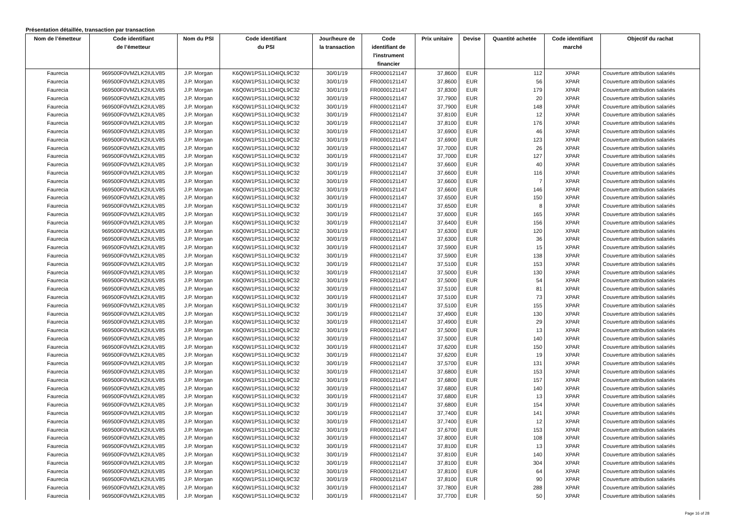Présentation détaillée, transaction par transaction
| Nom de l’émetteur | Code identifiant de l’émetteur | Nom du PSI | Code identifiant du PSI | Jour/heure de la transaction | Code identifiant de l'instrument financier | Prix unitaire | Devise | Quantité achetée | Code identifiant marché | Objectif du rachat |
| --- | --- | --- | --- | --- | --- | --- | --- | --- | --- | --- |
| Faurecia | 969500F0VMZLK2IULV85 | J.P. Morgan | K6Q0W1PS1L1O4IQL9C32 | 30/01/19 | FR0000121147 | 37,8600 | EUR | 112 | XPAR | Couverture attribution salariés |
| Faurecia | 969500F0VMZLK2IULV85 | J.P. Morgan | K6Q0W1PS1L1O4IQL9C32 | 30/01/19 | FR0000121147 | 37,8600 | EUR | 56 | XPAR | Couverture attribution salariés |
| Faurecia | 969500F0VMZLK2IULV85 | J.P. Morgan | K6Q0W1PS1L1O4IQL9C32 | 30/01/19 | FR0000121147 | 37,8300 | EUR | 179 | XPAR | Couverture attribution salariés |
| Faurecia | 969500F0VMZLK2IULV85 | J.P. Morgan | K6Q0W1PS1L1O4IQL9C32 | 30/01/19 | FR0000121147 | 37,7900 | EUR | 20 | XPAR | Couverture attribution salariés |
| Faurecia | 969500F0VMZLK2IULV85 | J.P. Morgan | K6Q0W1PS1L1O4IQL9C32 | 30/01/19 | FR0000121147 | 37,7900 | EUR | 148 | XPAR | Couverture attribution salariés |
| Faurecia | 969500F0VMZLK2IULV85 | J.P. Morgan | K6Q0W1PS1L1O4IQL9C32 | 30/01/19 | FR0000121147 | 37,8100 | EUR | 12 | XPAR | Couverture attribution salariés |
| Faurecia | 969500F0VMZLK2IULV85 | J.P. Morgan | K6Q0W1PS1L1O4IQL9C32 | 30/01/19 | FR0000121147 | 37,8100 | EUR | 176 | XPAR | Couverture attribution salariés |
| Faurecia | 969500F0VMZLK2IULV85 | J.P. Morgan | K6Q0W1PS1L1O4IQL9C32 | 30/01/19 | FR0000121147 | 37,6900 | EUR | 46 | XPAR | Couverture attribution salariés |
| Faurecia | 969500F0VMZLK2IULV85 | J.P. Morgan | K6Q0W1PS1L1O4IQL9C32 | 30/01/19 | FR0000121147 | 37,6900 | EUR | 123 | XPAR | Couverture attribution salariés |
| Faurecia | 969500F0VMZLK2IULV85 | J.P. Morgan | K6Q0W1PS1L1O4IQL9C32 | 30/01/19 | FR0000121147 | 37,7000 | EUR | 26 | XPAR | Couverture attribution salariés |
| Faurecia | 969500F0VMZLK2IULV85 | J.P. Morgan | K6Q0W1PS1L1O4IQL9C32 | 30/01/19 | FR0000121147 | 37,7000 | EUR | 127 | XPAR | Couverture attribution salariés |
| Faurecia | 969500F0VMZLK2IULV85 | J.P. Morgan | K6Q0W1PS1L1O4IQL9C32 | 30/01/19 | FR0000121147 | 37,6600 | EUR | 40 | XPAR | Couverture attribution salariés |
| Faurecia | 969500F0VMZLK2IULV85 | J.P. Morgan | K6Q0W1PS1L1O4IQL9C32 | 30/01/19 | FR0000121147 | 37,6600 | EUR | 116 | XPAR | Couverture attribution salariés |
| Faurecia | 969500F0VMZLK2IULV85 | J.P. Morgan | K6Q0W1PS1L1O4IQL9C32 | 30/01/19 | FR0000121147 | 37,6600 | EUR | 7 | XPAR | Couverture attribution salariés |
| Faurecia | 969500F0VMZLK2IULV85 | J.P. Morgan | K6Q0W1PS1L1O4IQL9C32 | 30/01/19 | FR0000121147 | 37,6600 | EUR | 146 | XPAR | Couverture attribution salariés |
| Faurecia | 969500F0VMZLK2IULV85 | J.P. Morgan | K6Q0W1PS1L1O4IQL9C32 | 30/01/19 | FR0000121147 | 37,6500 | EUR | 150 | XPAR | Couverture attribution salariés |
| Faurecia | 969500F0VMZLK2IULV85 | J.P. Morgan | K6Q0W1PS1L1O4IQL9C32 | 30/01/19 | FR0000121147 | 37,6500 | EUR | 8 | XPAR | Couverture attribution salariés |
| Faurecia | 969500F0VMZLK2IULV85 | J.P. Morgan | K6Q0W1PS1L1O4IQL9C32 | 30/01/19 | FR0000121147 | 37,6000 | EUR | 165 | XPAR | Couverture attribution salariés |
| Faurecia | 969500F0VMZLK2IULV85 | J.P. Morgan | K6Q0W1PS1L1O4IQL9C32 | 30/01/19 | FR0000121147 | 37,6400 | EUR | 156 | XPAR | Couverture attribution salariés |
| Faurecia | 969500F0VMZLK2IULV85 | J.P. Morgan | K6Q0W1PS1L1O4IQL9C32 | 30/01/19 | FR0000121147 | 37,6300 | EUR | 120 | XPAR | Couverture attribution salariés |
| Faurecia | 969500F0VMZLK2IULV85 | J.P. Morgan | K6Q0W1PS1L1O4IQL9C32 | 30/01/19 | FR0000121147 | 37,6300 | EUR | 36 | XPAR | Couverture attribution salariés |
| Faurecia | 969500F0VMZLK2IULV85 | J.P. Morgan | K6Q0W1PS1L1O4IQL9C32 | 30/01/19 | FR0000121147 | 37,5900 | EUR | 15 | XPAR | Couverture attribution salariés |
| Faurecia | 969500F0VMZLK2IULV85 | J.P. Morgan | K6Q0W1PS1L1O4IQL9C32 | 30/01/19 | FR0000121147 | 37,5900 | EUR | 138 | XPAR | Couverture attribution salariés |
| Faurecia | 969500F0VMZLK2IULV85 | J.P. Morgan | K6Q0W1PS1L1O4IQL9C32 | 30/01/19 | FR0000121147 | 37,5100 | EUR | 153 | XPAR | Couverture attribution salariés |
| Faurecia | 969500F0VMZLK2IULV85 | J.P. Morgan | K6Q0W1PS1L1O4IQL9C32 | 30/01/19 | FR0000121147 | 37,5000 | EUR | 130 | XPAR | Couverture attribution salariés |
| Faurecia | 969500F0VMZLK2IULV85 | J.P. Morgan | K6Q0W1PS1L1O4IQL9C32 | 30/01/19 | FR0000121147 | 37,5000 | EUR | 54 | XPAR | Couverture attribution salariés |
| Faurecia | 969500F0VMZLK2IULV85 | J.P. Morgan | K6Q0W1PS1L1O4IQL9C32 | 30/01/19 | FR0000121147 | 37,5100 | EUR | 81 | XPAR | Couverture attribution salariés |
| Faurecia | 969500F0VMZLK2IULV85 | J.P. Morgan | K6Q0W1PS1L1O4IQL9C32 | 30/01/19 | FR0000121147 | 37,5100 | EUR | 73 | XPAR | Couverture attribution salariés |
| Faurecia | 969500F0VMZLK2IULV85 | J.P. Morgan | K6Q0W1PS1L1O4IQL9C32 | 30/01/19 | FR0000121147 | 37,5100 | EUR | 155 | XPAR | Couverture attribution salariés |
| Faurecia | 969500F0VMZLK2IULV85 | J.P. Morgan | K6Q0W1PS1L1O4IQL9C32 | 30/01/19 | FR0000121147 | 37,4900 | EUR | 130 | XPAR | Couverture attribution salariés |
| Faurecia | 969500F0VMZLK2IULV85 | J.P. Morgan | K6Q0W1PS1L1O4IQL9C32 | 30/01/19 | FR0000121147 | 37,4900 | EUR | 29 | XPAR | Couverture attribution salariés |
| Faurecia | 969500F0VMZLK2IULV85 | J.P. Morgan | K6Q0W1PS1L1O4IQL9C32 | 30/01/19 | FR0000121147 | 37,5000 | EUR | 13 | XPAR | Couverture attribution salariés |
| Faurecia | 969500F0VMZLK2IULV85 | J.P. Morgan | K6Q0W1PS1L1O4IQL9C32 | 30/01/19 | FR0000121147 | 37,5000 | EUR | 140 | XPAR | Couverture attribution salariés |
| Faurecia | 969500F0VMZLK2IULV85 | J.P. Morgan | K6Q0W1PS1L1O4IQL9C32 | 30/01/19 | FR0000121147 | 37,6200 | EUR | 150 | XPAR | Couverture attribution salariés |
| Faurecia | 969500F0VMZLK2IULV85 | J.P. Morgan | K6Q0W1PS1L1O4IQL9C32 | 30/01/19 | FR0000121147 | 37,6200 | EUR | 19 | XPAR | Couverture attribution salariés |
| Faurecia | 969500F0VMZLK2IULV85 | J.P. Morgan | K6Q0W1PS1L1O4IQL9C32 | 30/01/19 | FR0000121147 | 37,5700 | EUR | 131 | XPAR | Couverture attribution salariés |
| Faurecia | 969500F0VMZLK2IULV85 | J.P. Morgan | K6Q0W1PS1L1O4IQL9C32 | 30/01/19 | FR0000121147 | 37,6800 | EUR | 153 | XPAR | Couverture attribution salariés |
| Faurecia | 969500F0VMZLK2IULV85 | J.P. Morgan | K6Q0W1PS1L1O4IQL9C32 | 30/01/19 | FR0000121147 | 37,6800 | EUR | 157 | XPAR | Couverture attribution salariés |
| Faurecia | 969500F0VMZLK2IULV85 | J.P. Morgan | K6Q0W1PS1L1O4IQL9C32 | 30/01/19 | FR0000121147 | 37,6800 | EUR | 140 | XPAR | Couverture attribution salariés |
| Faurecia | 969500F0VMZLK2IULV85 | J.P. Morgan | K6Q0W1PS1L1O4IQL9C32 | 30/01/19 | FR0000121147 | 37,6800 | EUR | 13 | XPAR | Couverture attribution salariés |
| Faurecia | 969500F0VMZLK2IULV85 | J.P. Morgan | K6Q0W1PS1L1O4IQL9C32 | 30/01/19 | FR0000121147 | 37,6800 | EUR | 154 | XPAR | Couverture attribution salariés |
| Faurecia | 969500F0VMZLK2IULV85 | J.P. Morgan | K6Q0W1PS1L1O4IQL9C32 | 30/01/19 | FR0000121147 | 37,7400 | EUR | 141 | XPAR | Couverture attribution salariés |
| Faurecia | 969500F0VMZLK2IULV85 | J.P. Morgan | K6Q0W1PS1L1O4IQL9C32 | 30/01/19 | FR0000121147 | 37,7400 | EUR | 12 | XPAR | Couverture attribution salariés |
| Faurecia | 969500F0VMZLK2IULV85 | J.P. Morgan | K6Q0W1PS1L1O4IQL9C32 | 30/01/19 | FR0000121147 | 37,6700 | EUR | 153 | XPAR | Couverture attribution salariés |
| Faurecia | 969500F0VMZLK2IULV85 | J.P. Morgan | K6Q0W1PS1L1O4IQL9C32 | 30/01/19 | FR0000121147 | 37,8000 | EUR | 108 | XPAR | Couverture attribution salariés |
| Faurecia | 969500F0VMZLK2IULV85 | J.P. Morgan | K6Q0W1PS1L1O4IQL9C32 | 30/01/19 | FR0000121147 | 37,8100 | EUR | 13 | XPAR | Couverture attribution salariés |
| Faurecia | 969500F0VMZLK2IULV85 | J.P. Morgan | K6Q0W1PS1L1O4IQL9C32 | 30/01/19 | FR0000121147 | 37,8100 | EUR | 140 | XPAR | Couverture attribution salariés |
| Faurecia | 969500F0VMZLK2IULV85 | J.P. Morgan | K6Q0W1PS1L1O4IQL9C32 | 30/01/19 | FR0000121147 | 37,8100 | EUR | 304 | XPAR | Couverture attribution salariés |
| Faurecia | 969500F0VMZLK2IULV85 | J.P. Morgan | K6Q0W1PS1L1O4IQL9C32 | 30/01/19 | FR0000121147 | 37,8100 | EUR | 64 | XPAR | Couverture attribution salariés |
| Faurecia | 969500F0VMZLK2IULV85 | J.P. Morgan | K6Q0W1PS1L1O4IQL9C32 | 30/01/19 | FR0000121147 | 37,8100 | EUR | 90 | XPAR | Couverture attribution salariés |
| Faurecia | 969500F0VMZLK2IULV85 | J.P. Morgan | K6Q0W1PS1L1O4IQL9C32 | 30/01/19 | FR0000121147 | 37,7800 | EUR | 288 | XPAR | Couverture attribution salariés |
| Faurecia | 969500F0VMZLK2IULV85 | J.P. Morgan | K6Q0W1PS1L1O4IQL9C32 | 30/01/19 | FR0000121147 | 37,7700 | EUR | 50 | XPAR | Couverture attribution salariés |
Page 16 of 28